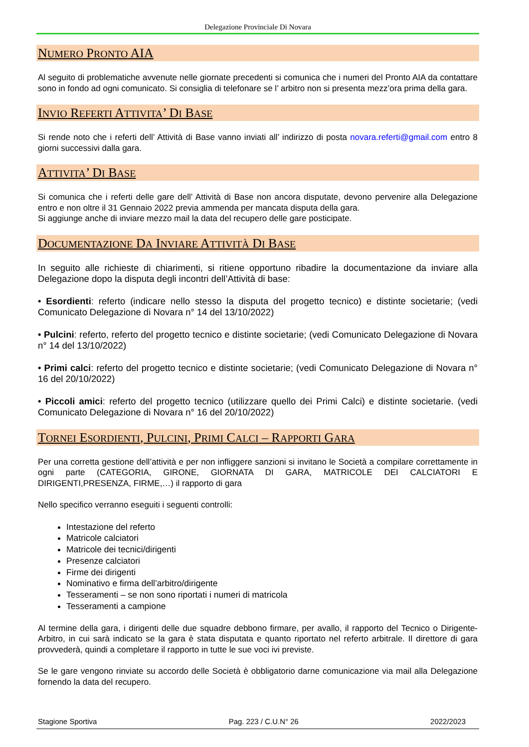Delegazione Provinciale Di Novara
NUMERO PRONTO AIA
Al seguito di problematiche avvenute nelle giornate precedenti si comunica che i numeri del Pronto AIA da contattare sono in fondo ad ogni comunicato. Si consiglia di telefonare se l’ arbitro non si presenta mezz’ora prima della gara.
INVIO REFERTI ATTIVITA’ DI BASE
Si rende noto che i referti dell’ Attività di Base vanno inviati all’ indirizzo di posta novara.referti@gmail.com entro 8 giorni successivi dalla gara.
ATTIVITA’ DI BASE
Si comunica che i referti delle gare dell’ Attività di Base non ancora disputate, devono pervenire alla Delegazione entro e non oltre il 31 Gennaio 2022 previa ammenda per mancata disputa della gara.
Si aggiunge anche di inviare mezzo mail la data del recupero delle gare posticipate.
DOCUMENTAZIONE DA INVIARE ATTIVITÀ DI BASE
In seguito alle richieste di chiarimenti, si ritiene opportuno ribadire la documentazione da inviare alla Delegazione dopo la disputa degli incontri dell’Attività di base:
• Esordienti: referto (indicare nello stesso la disputa del progetto tecnico) e distinte societarie; (vedi Comunicato Delegazione di Novara n° 14 del 13/10/2022)
• Pulcini: referto, referto del progetto tecnico e distinte societarie; (vedi Comunicato Delegazione di Novara n° 14 del 13/10/2022)
• Primi calci: referto del progetto tecnico e distinte societarie; (vedi Comunicato Delegazione di Novara n° 16 del 20/10/2022)
• Piccoli amici: referto del progetto tecnico (utilizzare quello dei Primi Calci) e distinte societarie. (vedi Comunicato Delegazione di Novara n° 16 del 20/10/2022)
TORNEI ESORDIENTI, PULCINI, PRIMI CALCI – RAPPORTI GARA
Per una corretta gestione dell’attività e per non infliggere sanzioni si invitano le Società a compilare correttamente in ogni parte (CATEGORIA, GIRONE, GIORNATA DI GARA, MATRICOLE DEI CALCIATORI E DIRIGENTI,PRESENZA, FIRME,…) il rapporto di gara
Nello specifico verranno eseguiti i seguenti controlli:
Intestazione del referto
Matricole calciatori
Matricole dei tecnici/dirigenti
Presenze calciatori
Firme dei dirigenti
Nominativo e firma dell’arbitro/dirigente
Tesseramenti – se non sono riportati i numeri di matricola
Tesseramenti a campione
Al termine della gara, i dirigenti delle due squadre debbono firmare, per avallo, il rapporto del Tecnico o Dirigente-Arbitro, in cui sarà indicato se la gara è stata disputata e quanto riportato nel referto arbitrale. Il direttore di gara provvederà, quindi a completare il rapporto in tutte le sue voci ivi previste.
Se le gare vengono rinviate su accordo delle Società è obbligatorio darne comunicazione via mail alla Delegazione fornendo la data del recupero.
Stagione Sportiva Pag. 223 / C.U.N° 26 2022/2023